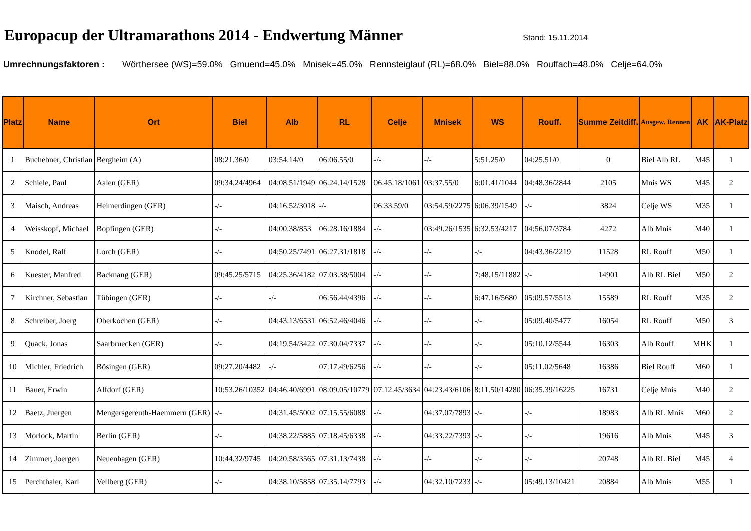Europacup der Ultramarathons 2014 - Endwertung Männer
Stand: 15.11.2014
Umrechnungsfaktoren : Wörthersee (WS)=59.0% Gmuend=45.0% Mnisek=45.0% Rennsteiglauf (RL)=68.0% Biel=88.0% Rouffach=48.0% Celje=64.0%
| Platz | Name | Ort | Biel | Alb | RL | Celje | Mnisek | WS | Rouff. | Summe Zeitdiff. | Ausgew. Rennen | AK | AK-Platz |
| --- | --- | --- | --- | --- | --- | --- | --- | --- | --- | --- | --- | --- | --- |
| 1 | Buchebner, Christian | Bergheim (A) | 08:21.36/0 | 03:54.14/0 | 06:06.55/0 | -/- | -/- | 5:51.25/0 | 04:25.51/0 | 0 | Biel Alb RL | M45 | 1 |
| 2 | Schiele, Paul | Aalen (GER) | 09:34.24/4964 | 04:08.51/1949 | 06:24.14/1528 | 06:45.18/1061 | 03:37.55/0 | 6:01.41/1044 | 04:48.36/2844 | 2105 | Mnis WS | M45 | 2 |
| 3 | Maisch, Andreas | Heimerdingen (GER) | -/- | 04:16.52/3018 | -/- | 06:33.59/0 | 03:54.59/2275 | 6:06.39/1549 | -/- | 3824 | Celje WS | M35 | 1 |
| 4 | Weisskopf, Michael | Bopfingen (GER) | -/- | 04:00.38/853 | 06:28.16/1884 | -/- | 03:49.26/1535 | 6:32.53/4217 | 04:56.07/3784 | 4272 | Alb Mnis | M40 | 1 |
| 5 | Knodel, Ralf | Lorch (GER) | -/- | 04:50.25/7491 | 06:27.31/1818 | -/- | -/- | -/- | 04:43.36/2219 | 11528 | RL Rouff | M50 | 1 |
| 6 | Kuester, Manfred | Backnang (GER) | 09:45.25/5715 | 04:25.36/4182 | 07:03.38/5004 | -/- | -/- | 7:48.15/11882 | -/- | 14901 | Alb RL Biel | M50 | 2 |
| 7 | Kirchner, Sebastian | Tübingen (GER) | -/- | -/- | 06:56.44/4396 | -/- | -/- | 6:47.16/5680 | 05:09.57/5513 | 15589 | RL Rouff | M35 | 2 |
| 8 | Schreiber, Joerg | Oberkochen (GER) | -/- | 04:43.13/6531 | 06:52.46/4046 | -/- | -/- | -/- | 05:09.40/5477 | 16054 | RL Rouff | M50 | 3 |
| 9 | Quack, Jonas | Saarbruecken (GER) | -/- | 04:19.54/3422 | 07:30.04/7337 | -/- | -/- | -/- | 05:10.12/5544 | 16303 | Alb Rouff | MHK | 1 |
| 10 | Michler, Friedrich | Bösingen (GER) | 09:27.20/4482 | -/- | 07:17.49/6256 | -/- | -/- | -/- | 05:11.02/5648 | 16386 | Biel Rouff | M60 | 1 |
| 11 | Bauer, Erwin | Alfdorf (GER) | 10:53.26/10352 | 04:46.40/6991 | 08:09.05/10779 | 07:12.45/3634 | 04:23.43/6106 | 8:11.50/14280 | 06:35.39/16225 | 16731 | Celje Mnis | M40 | 2 |
| 12 | Baetz, Juergen | Mengersgereuth-Haemmern (GER) | -/- | 04:31.45/5002 | 07:15.55/6088 | -/- | 04:37.07/7893 | -/- | -/- | 18983 | Alb RL Mnis | M60 | 2 |
| 13 | Morlock, Martin | Berlin (GER) | -/- | 04:38.22/5885 | 07:18.45/6338 | -/- | 04:33.22/7393 | -/- | -/- | 19616 | Alb Mnis | M45 | 3 |
| 14 | Zimmer, Joergen | Neuenhagen (GER) | 10:44.32/9745 | 04:20.58/3565 | 07:31.13/7438 | -/- | -/- | -/- | -/- | 20748 | Alb RL Biel | M45 | 4 |
| 15 | Perchthaler, Karl | Vellberg (GER) | -/- | 04:38.10/5858 | 07:35.14/7793 | -/- | 04:32.10/7233 | -/- | 05:49.13/10421 | 20884 | Alb Mnis | M55 | 1 |